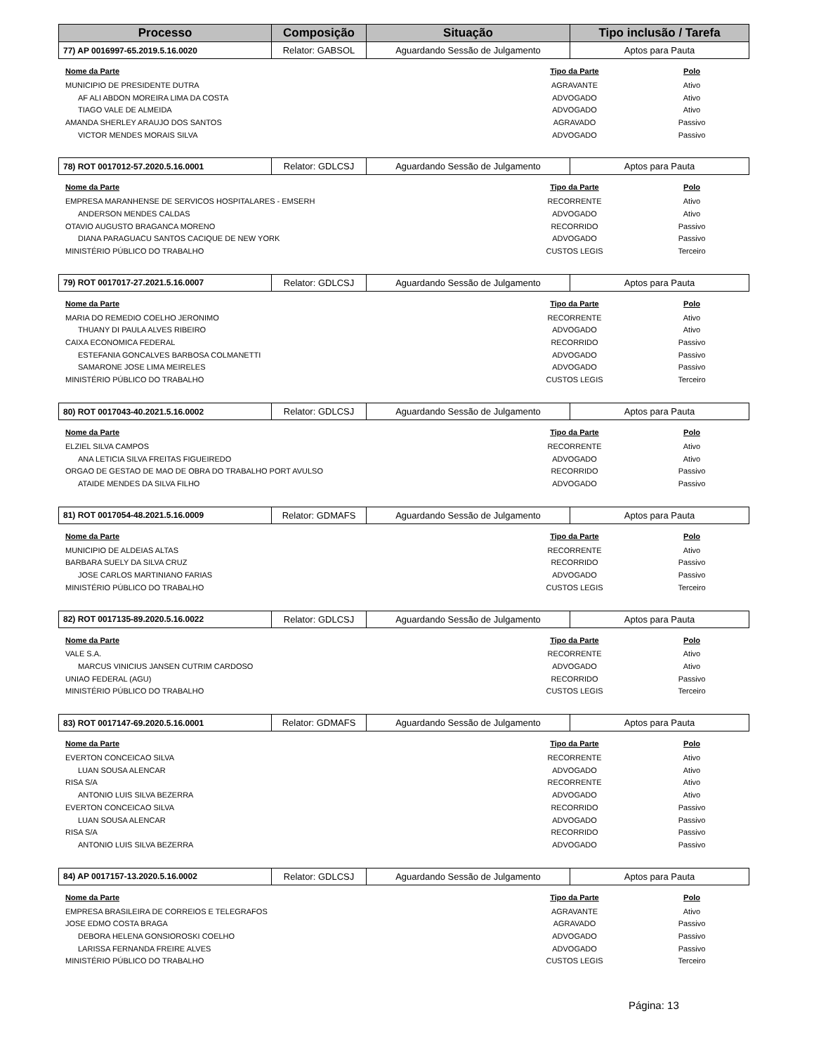| Processo | Composição | Situação | Tipo inclusão / Tarefa |
| --- | --- | --- | --- |
| 77) AP 0016997-65.2019.5.16.0020 | Relator: GABSOL | Aguardando Sessão de Julgamento | Aptos para Pauta |
| Nome da Parte | Tipo da Parte | Polo |
| --- | --- | --- |
| MUNICIPIO DE PRESIDENTE DUTRA | AGRAVANTE | Ativo |
| AF ALI ABDON MOREIRA LIMA DA COSTA | ADVOGADO | Ativo |
| TIAGO VALE DE ALMEIDA | ADVOGADO | Ativo |
| AMANDA SHERLEY ARAUJO DOS SANTOS | AGRAVADO | Passivo |
| VICTOR MENDES MORAIS SILVA | ADVOGADO | Passivo |
| 78) ROT 0017012-57.2020.5.16.0001 | Relator: GDLCSJ | Aguardando Sessão de Julgamento | Aptos para Pauta |
| Nome da Parte | Tipo da Parte | Polo |
| --- | --- | --- |
| EMPRESA MARANHENSE DE SERVICOS HOSPITALARES - EMSERH | RECORRENTE | Ativo |
| ANDERSON MENDES CALDAS | ADVOGADO | Ativo |
| OTAVIO AUGUSTO BRAGANCA MORENO | RECORRIDO | Passivo |
| DIANA PARAGUACU SANTOS CACIQUE DE NEW YORK | ADVOGADO | Passivo |
| MINISTÉRIO PÚBLICO DO TRABALHO | CUSTOS LEGIS | Terceiro |
| 79) ROT 0017017-27.2021.5.16.0007 | Relator: GDLCSJ | Aguardando Sessão de Julgamento | Aptos para Pauta |
| Nome da Parte | Tipo da Parte | Polo |
| --- | --- | --- |
| MARIA DO REMEDIO COELHO JERONIMO | RECORRENTE | Ativo |
| THUANY DI PAULA ALVES RIBEIRO | ADVOGADO | Ativo |
| CAIXA ECONOMICA FEDERAL | RECORRIDO | Passivo |
| ESTEFANIA GONCALVES BARBOSA COLMANETTI | ADVOGADO | Passivo |
| SAMARONE JOSE LIMA MEIRELES | ADVOGADO | Passivo |
| MINISTÉRIO PÚBLICO DO TRABALHO | CUSTOS LEGIS | Terceiro |
| 80) ROT 0017043-40.2021.5.16.0002 | Relator: GDLCSJ | Aguardando Sessão de Julgamento | Aptos para Pauta |
| Nome da Parte | Tipo da Parte | Polo |
| --- | --- | --- |
| ELZIEL SILVA CAMPOS | RECORRENTE | Ativo |
| ANA LETICIA SILVA FREITAS FIGUEIREDO | ADVOGADO | Ativo |
| ORGAO DE GESTAO DE MAO DE OBRA DO TRABALHO PORT AVULSO | RECORRIDO | Passivo |
| ATAIDE MENDES DA SILVA FILHO | ADVOGADO | Passivo |
| 81) ROT 0017054-48.2021.5.16.0009 | Relator: GDMAFS | Aguardando Sessão de Julgamento | Aptos para Pauta |
| Nome da Parte | Tipo da Parte | Polo |
| --- | --- | --- |
| MUNICIPIO DE ALDEIAS ALTAS | RECORRENTE | Ativo |
| BARBARA SUELY DA SILVA CRUZ | RECORRIDO | Passivo |
| JOSE CARLOS MARTINIANO FARIAS | ADVOGADO | Passivo |
| MINISTÉRIO PÚBLICO DO TRABALHO | CUSTOS LEGIS | Terceiro |
| 82) ROT 0017135-89.2020.5.16.0022 | Relator: GDLCSJ | Aguardando Sessão de Julgamento | Aptos para Pauta |
| Nome da Parte | Tipo da Parte | Polo |
| --- | --- | --- |
| VALE S.A. | RECORRENTE | Ativo |
| MARCUS VINICIUS JANSEN CUTRIM CARDOSO | ADVOGADO | Ativo |
| UNIAO FEDERAL (AGU) | RECORRIDO | Passivo |
| MINISTÉRIO PÚBLICO DO TRABALHO | CUSTOS LEGIS | Terceiro |
| 83) ROT 0017147-69.2020.5.16.0001 | Relator: GDMAFS | Aguardando Sessão de Julgamento | Aptos para Pauta |
| Nome da Parte | Tipo da Parte | Polo |
| --- | --- | --- |
| EVERTON CONCEICAO SILVA | RECORRENTE | Ativo |
| LUAN SOUSA ALENCAR | ADVOGADO | Ativo |
| RISA S/A | RECORRENTE | Ativo |
| ANTONIO LUIS SILVA BEZERRA | ADVOGADO | Ativo |
| EVERTON CONCEICAO SILVA | RECORRIDO | Passivo |
| LUAN SOUSA ALENCAR | ADVOGADO | Passivo |
| RISA S/A | RECORRIDO | Passivo |
| ANTONIO LUIS SILVA BEZERRA | ADVOGADO | Passivo |
| 84) AP 0017157-13.2020.5.16.0002 | Relator: GDLCSJ | Aguardando Sessão de Julgamento | Aptos para Pauta |
| Nome da Parte | Tipo da Parte | Polo |
| --- | --- | --- |
| EMPRESA BRASILEIRA DE CORREIOS E TELEGRAFOS | AGRAVANTE | Ativo |
| JOSE EDMO COSTA BRAGA | AGRAVADO | Passivo |
| DEBORA HELENA GONSIOROSKI COELHO | ADVOGADO | Passivo |
| LARISSA FERNANDA FREIRE ALVES | ADVOGADO | Passivo |
| MINISTÉRIO PÚBLICO DO TRABALHO | CUSTOS LEGIS | Terceiro |
Página: 13